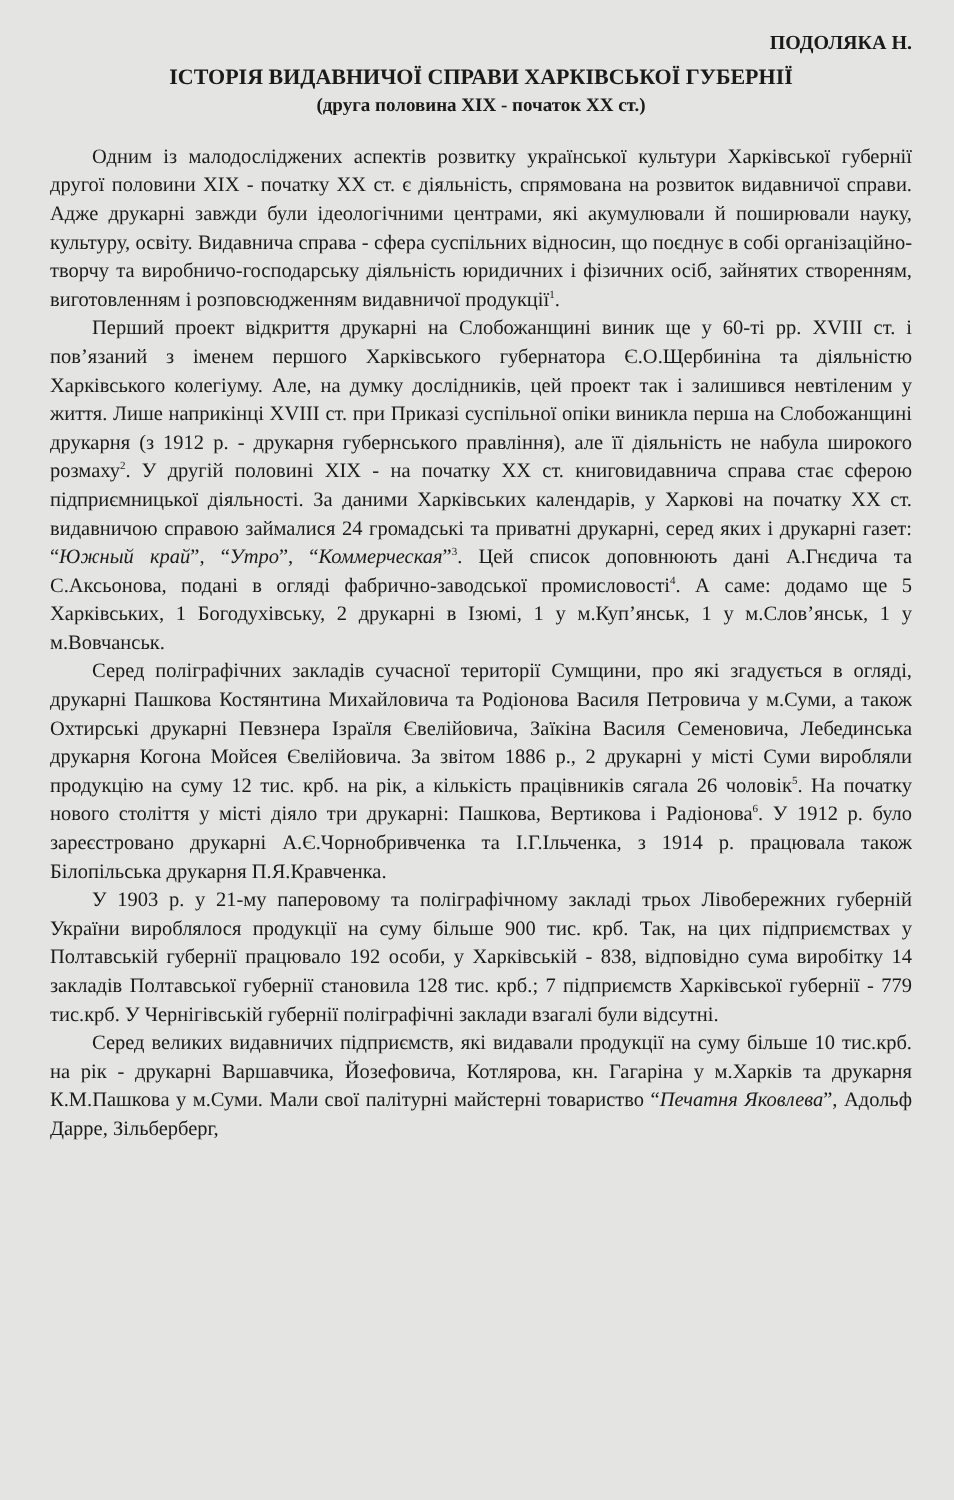ПОДОЛЯКА Н.
ІСТОРІЯ ВИДАВНИЧОЇ СПРАВИ ХАРКІВСЬКОЇ ГУБЕРНІЇ
(друга половина ХІХ - початок ХХ ст.)
Одним із малодосліджених аспектів розвитку української культури Харківської губернії другої половини ХІХ - початку ХХ ст. є діяльність, спрямована на розвиток видавничої справи. Адже друкарні завжди були ідеологічними центрами, які акумулювали й поширювали науку, культуру, освіту. Видавнича справа - сфера суспільних відносин, що поєднує в собі організаційно-творчу та виробничо-господарську діяльність юридичних і фізичних осіб, зайнятих створенням, виготовленням і розповсюдженням видавничої продукції<sup>1</sup>.
Перший проект відкриття друкарні на Слобожанщині виник ще у 60-ті рр. XVIII ст. і пов’язаний з іменем першого Харківського губернатора Є.О.Щербиніна та діяльністю Харківського колегіуму. Але, на думку дослідників, цей проект так і залишився невтіленим у життя. Лише наприкінці XVIII ст. при Приказі суспільної опіки виникла перша на Слобожанщині друкарня (з 1912 р. - друкарня губернського правління), але її діяльність не набула широкого розмаху<sup>2</sup>. У другій половині ХІХ - на початку ХХ ст. книговидавнича справа стає сферою підприємницької діяльності. За даними Харківських календарів, у Харкові на початку ХХ ст. видавничою справою займалися 24 громадські та приватні друкарні, серед яких і друкарні газет: “Южный край”, “Утро”, “Коммерческая”<sup>3</sup>. Цей список доповнюють дані А.Гнєдича та С.Аксьонова, подані в огляді фабрично-заводської промисловості<sup>4</sup>. А саме: додамо ще 5 Харківських, 1 Богодухівську, 2 друкарні в Ізюмі, 1 у м.Куп’янськ, 1 у м.Слов’янськ, 1 у м.Вовчанськ.
Серед поліграфічних закладів сучасної території Сумщини, про які згадується в огляді, друкарні Пашкова Костянтина Михайловича та Родіонова Василя Петровича у м.Суми, а також Охтирські друкарні Певзнера Ізраїля Євелійовича, Заїкіна Василя Семеновича, Лебединська друкарня Когона Мойсея Євелійовича. За звітом 1886 р., 2 друкарні у місті Суми виробляли продукцію на суму 12 тис. крб. на рік, а кількість працівників сягала 26 чоловік<sup>5</sup>. На початку нового століття у місті діяло три друкарні: Пашкова, Вертикова і Радіонова<sup>6</sup>. У 1912 р. було зареєстровано друкарні А.Є.Чорнобривченка та І.Г.Ільченка, з 1914 р. працювала також Білопільська друкарня П.Я.Кравченка.
У 1903 р. у 21-му паперовому та поліграфічному закладі трьох Лівобережних губерній України вироблялося продукції на суму більше 900 тис. крб. Так, на цих підприємствах у Полтавській губернії працювало 192 особи, у Харківській - 838, відповідно сума виробітку 14 закладів Полтавської губернії становила 128 тис. крб.; 7 підприємств Харківської губернії - 779 тис.крб. У Чернігівській губернії поліграфічні заклади взагалі були відсутні.
Серед великих видавничих підприємств, які видавали продукції на суму більше 10 тис.крб. на рік - друкарні Варшавчика, Йозефовича, Котлярова, кн. Гагаріна у м.Харків та друкарня К.М.Пашкова у м.Суми. Мали свої палітурні майстерні товариство “Печатня Яковлева”, Адольф Дарре, Зільберберг,